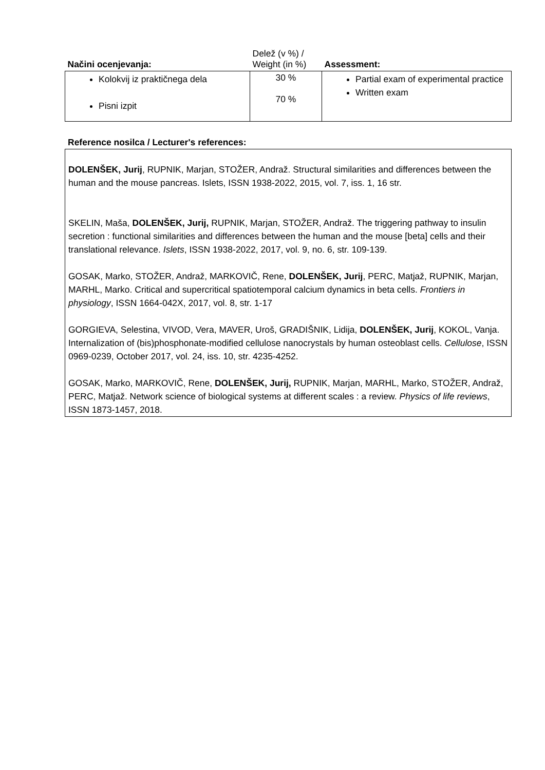| Načini ocenjevanja: | Delež (v %) / Weight (in %) | Assessment: |
| --- | --- | --- |
| Kolokvij iz praktičnega dela Pisni izpit | 30 % 70 % | Partial exam of experimental practice Written exam |
Reference nosilca / Lecturer's references:
DOLENŠEK, Jurij, RUPNIK, Marjan, STOŽER, Andraž. Structural similarities and differences between the human and the mouse pancreas. Islets, ISSN 1938-2022, 2015, vol. 7, iss. 1, 16 str.
SKELIN, Maša, DOLENŠEK, Jurij, RUPNIK, Marjan, STOŽER, Andraž. The triggering pathway to insulin secretion : functional similarities and differences between the human and the mouse [beta] cells and their translational relevance. Islets, ISSN 1938-2022, 2017, vol. 9, no. 6, str. 109-139.
GOSAK, Marko, STOŽER, Andraž, MARKOVIČ, Rene, DOLENŠEK, Jurij, PERC, Matjaž, RUPNIK, Marjan, MARHL, Marko. Critical and supercritical spatiotemporal calcium dynamics in beta cells. Frontiers in physiology, ISSN 1664-042X, 2017, vol. 8, str. 1-17
GORGIEVA, Selestina, VIVOD, Vera, MAVER, Uroš, GRADIŠNIK, Lidija, DOLENŠEK, Jurij, KOKOL, Vanja. Internalization of (bis)phosphonate-modified cellulose nanocrystals by human osteoblast cells. Cellulose, ISSN 0969-0239, October 2017, vol. 24, iss. 10, str. 4235-4252.
GOSAK, Marko, MARKOVIČ, Rene, DOLENŠEK, Jurij, RUPNIK, Marjan, MARHL, Marko, STOŽER, Andraž, PERC, Matjaž. Network science of biological systems at different scales : a review. Physics of life reviews, ISSN 1873-1457, 2018.